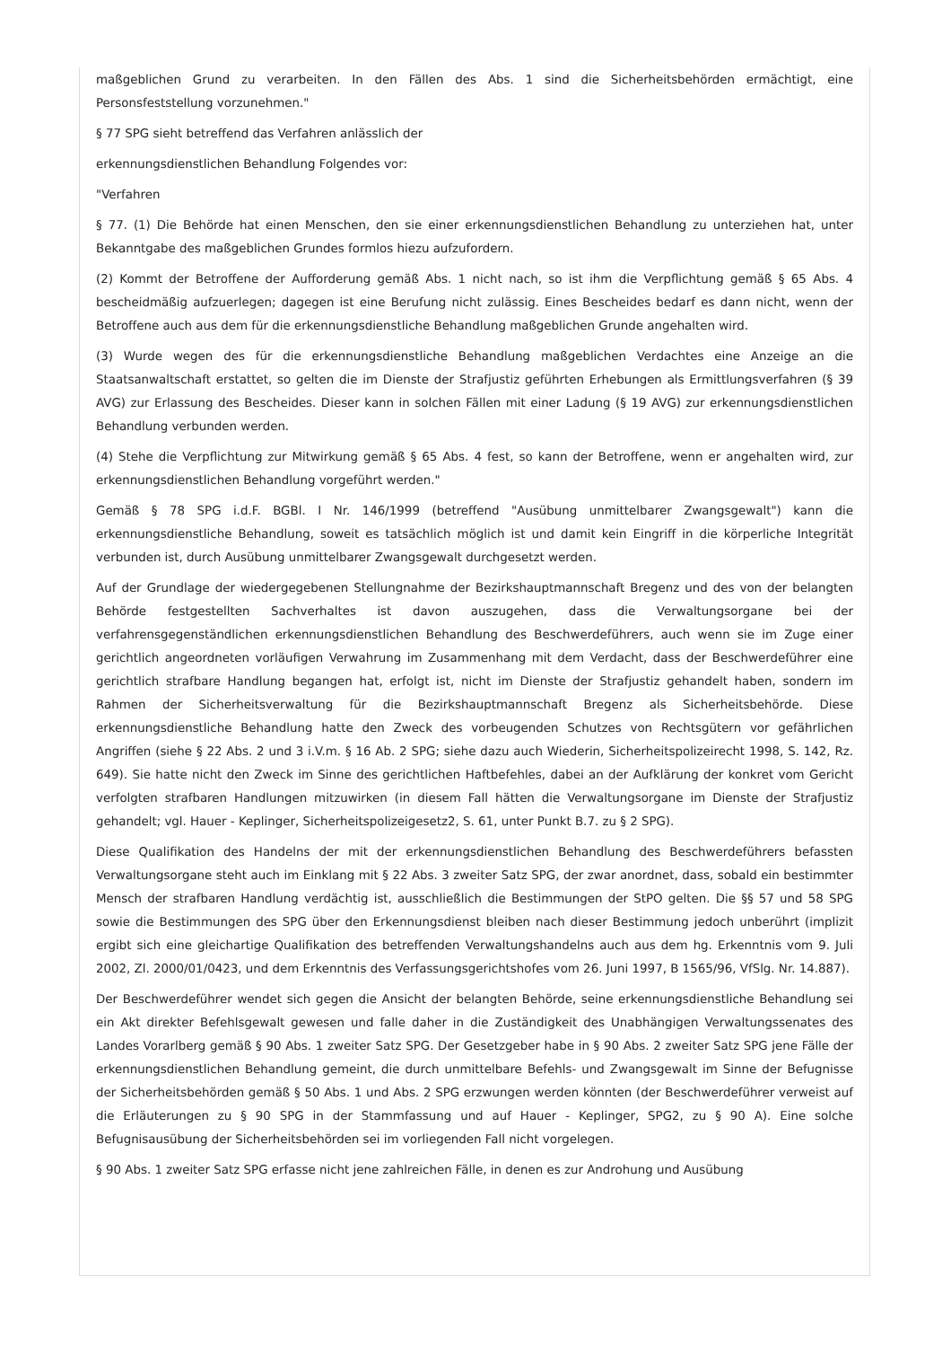maßgeblichen Grund zu verarbeiten. In den Fällen des Abs. 1 sind die Sicherheitsbehörden ermächtigt, eine Personsfeststellung vorzunehmen."
§ 77 SPG sieht betreffend das Verfahren anlässlich der
erkennungsdienstlichen Behandlung Folgendes vor:
"Verfahren
§ 77. (1) Die Behörde hat einen Menschen, den sie einer erkennungsdienstlichen Behandlung zu unterziehen hat, unter Bekanntgabe des maßgeblichen Grundes formlos hiezu aufzufordern.
(2) Kommt der Betroffene der Aufforderung gemäß Abs. 1 nicht nach, so ist ihm die Verpflichtung gemäß § 65 Abs. 4 bescheidmäßig aufzuerlegen; dagegen ist eine Berufung nicht zulässig. Eines Bescheides bedarf es dann nicht, wenn der Betroffene auch aus dem für die erkennungsdienstliche Behandlung maßgeblichen Grunde angehalten wird.
(3) Wurde wegen des für die erkennungsdienstliche Behandlung maßgeblichen Verdachtes eine Anzeige an die Staatsanwaltschaft erstattet, so gelten die im Dienste der Strafjustiz geführten Erhebungen als Ermittlungsverfahren (§ 39 AVG) zur Erlassung des Bescheides. Dieser kann in solchen Fällen mit einer Ladung (§ 19 AVG) zur erkennungsdienstlichen Behandlung verbunden werden.
(4) Stehe die Verpflichtung zur Mitwirkung gemäß § 65 Abs. 4 fest, so kann der Betroffene, wenn er angehalten wird, zur erkennungsdienstlichen Behandlung vorgeführt werden."
Gemäß § 78 SPG i.d.F. BGBl. I Nr. 146/1999 (betreffend "Ausübung unmittelbarer Zwangsgewalt") kann die erkennungsdienstliche Behandlung, soweit es tatsächlich möglich ist und damit kein Eingriff in die körperliche Integrität verbunden ist, durch Ausübung unmittelbarer Zwangsgewalt durchgesetzt werden.
Auf der Grundlage der wiedergegebenen Stellungnahme der Bezirkshauptmannschaft Bregenz und des von der belangten Behörde festgestellten Sachverhaltes ist davon auszugehen, dass die Verwaltungsorgane bei der verfahrensgegenständlichen erkennungsdienstlichen Behandlung des Beschwerdeführers, auch wenn sie im Zuge einer gerichtlich angeordneten vorläufigen Verwahrung im Zusammenhang mit dem Verdacht, dass der Beschwerdeführer eine gerichtlich strafbare Handlung begangen hat, erfolgt ist, nicht im Dienste der Strafjustiz gehandelt haben, sondern im Rahmen der Sicherheitsverwaltung für die Bezirkshauptmannschaft Bregenz als Sicherheitsbehörde. Diese erkennungsdienstliche Behandlung hatte den Zweck des vorbeugenden Schutzes von Rechtsgütern vor gefährlichen Angriffen (siehe § 22 Abs. 2 und 3 i.V.m. § 16 Ab. 2 SPG; siehe dazu auch Wiederin, Sicherheitspolizeirecht 1998, S. 142, Rz. 649). Sie hatte nicht den Zweck im Sinne des gerichtlichen Haftbefehles, dabei an der Aufklärung der konkret vom Gericht verfolgten strafbaren Handlungen mitzuwirken (in diesem Fall hätten die Verwaltungsorgane im Dienste der Strafjustiz gehandelt; vgl. Hauer - Keplinger, Sicherheitspolizeigesetz2, S. 61, unter Punkt B.7. zu § 2 SPG).
Diese Qualifikation des Handelns der mit der erkennungsdienstlichen Behandlung des Beschwerdeführers befassten Verwaltungsorgane steht auch im Einklang mit § 22 Abs. 3 zweiter Satz SPG, der zwar anordnet, dass, sobald ein bestimmter Mensch der strafbaren Handlung verdächtig ist, ausschließlich die Bestimmungen der StPO gelten. Die §§ 57 und 58 SPG sowie die Bestimmungen des SPG über den Erkennungsdienst bleiben nach dieser Bestimmung jedoch unberührt (implizit ergibt sich eine gleichartige Qualifikation des betreffenden Verwaltungshandelns auch aus dem hg. Erkenntnis vom 9. Juli 2002, Zl. 2000/01/0423, und dem Erkenntnis des Verfassungsgerichtshofes vom 26. Juni 1997, B 1565/96, VfSlg. Nr. 14.887).
Der Beschwerdeführer wendet sich gegen die Ansicht der belangten Behörde, seine erkennungsdienstliche Behandlung sei ein Akt direkter Befehlsgewalt gewesen und falle daher in die Zuständigkeit des Unabhängigen Verwaltungssenates des Landes Vorarlberg gemäß § 90 Abs. 1 zweiter Satz SPG. Der Gesetzgeber habe in § 90 Abs. 2 zweiter Satz SPG jene Fälle der erkennungsdienstlichen Behandlung gemeint, die durch unmittelbare Befehls- und Zwangsgewalt im Sinne der Befugnisse der Sicherheitsbehörden gemäß § 50 Abs. 1 und Abs. 2 SPG erzwungen werden könnten (der Beschwerdeführer verweist auf die Erläuterungen zu § 90 SPG in der Stammfassung und auf Hauer - Keplinger, SPG2, zu § 90 A). Eine solche Befugnisausübung der Sicherheitsbehörden sei im vorliegenden Fall nicht vorgelegen.
§ 90 Abs. 1 zweiter Satz SPG erfasse nicht jene zahlreichen Fälle, in denen es zur Androhung und Ausübung